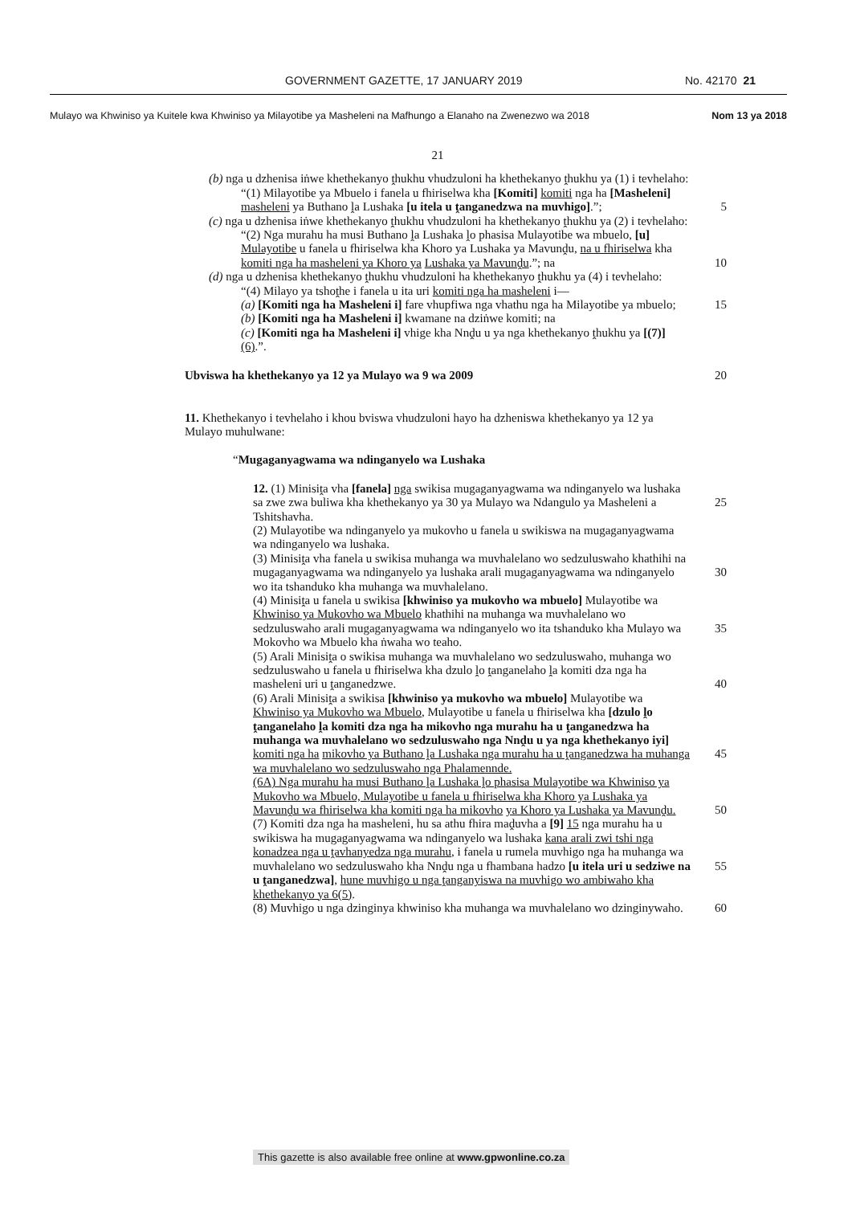GOVERNMENT GAZETTE, 17 JANUARY 2019 No. 42170 21
Mulayo wa Khwiniso ya Kuitele kwa Khwiniso ya Milayotibe ya Masheleni na Mafhungo a Elanaho na Zwenezwo wa 2018 Nom 13 ya 2018
21
(b) nga u dzhenisa iṅwe khethekanyo ṱhukhu vhudzuloni ha khethekanyo ṱhukhu ya (1) i tevhelaho:
“(1) Milayotibe ya Mbuelo i fanela u fhiriselwa kha [Komiti] komiti nga ha [Masheleni] masheleni ya Buthano ḽa Lushaka [u itela u ṱanganedzwa na muvhigo].”; 5
(c) nga u dzhenisa iṅwe khethekanyo ṱhukhu vhudzuloni ha khethekanyo ṱhukhu ya (2) i tevhelaho:
“(2) Nga murahu ha musi Buthano ḽa Lushaka ḽo phasisa Mulayotibe wa mbuelo, [u] Mulayotibe u fanela u fhiriselwa kha Khoro ya Lushaka ya Mavunḓu, na u fhiriselwa kha komiti nga ha masheleni ya Khoro ya 10 Lushaka ya Mavunḓu.”; na
(d) nga u dzhenisa khethekanyo ṱhukhu vhudzuloni ha khethekanyo ṱhukhu ya (4) i tevhelaho:
“(4) Milayo ya tshoṱhe i fanela u ita uri komiti nga ha masheleni i—
(a) [Komiti nga ha Masheleni i] fare vhupfiwa nga vhathu nga ha 15 Milayotibe ya mbuelo;
(b) [Komiti nga ha Masheleni i] kwamane na dziṅwe komiti; na
(c) [Komiti nga ha Masheleni i] vhige kha Nnḓu u ya nga khethekanyo ṱhukhu ya [(7)] (6).”.
Ubviswa ha khethekanyo ya 12 ya Mulayo wa 9 wa 2009 20
11. Khethekanyo i tevhelaho i khou bviswa vhudzuloni hayo ha dzheniswa khethekanyo ya 12 ya Mulayo muhulwane:
“Mugaganyagwama wa ndinganyelo wa Lushaka
12. (1) Minisiṱa vha [fanela] nga swikisa mugaganyagwama wa ndinganyelo wa lushaka sa zwe zwa buliwa kha khethekanyo ya 30 ya 25 Mulayo wa Ndangulo ya Masheleni a Tshitshavha.
(2) Mulayotibe wa ndinganyelo ya mukovho u fanela u swikiswa na mugaganyagwama wa ndinganyelo wa lushaka.
(3) Minisiṱa vha fanela u swikisa muhanga wa muvhalelano wo sedzuluswaho khathihi na mugaganyagwama wa ndinganyelo ya lushaka 30 arali mugaganyagwama wa ndinganyelo wo ita tshanduko kha muhanga wa muvhalelano.
(4) Minisiṱa u fanela u swikisa [khwiniso ya mukovho wa mbuelo] Mulayotibe wa Khwiniso ya Mukovho wa Mbuelo khathihi na muhanga wa muvhalelano wo sedzuluswaho arali mugaganyagwama wa ndinganyelo 35 wo ita tshanduko kha Mulayo wa Mokovho wa Mbuelo kha ṅwaha wo teaho.
(5) Arali Minisiṱa o swikisa muhanga wa muvhalelano wo sedzuluswaho, muhanga wo sedzuluswaho u fanela u fhiriselwa kha dzulo ḽo ṱanganelaho ḽa komiti dza nga ha masheleni uri u ṱanganedzwe. 40
(6) Arali Minisiṱa a swikisa [khwiniso ya mukovho wa mbuelo] Mulayotibe wa Khwiniso ya Mukovho wa Mbuelo, Mulayotibe u fanela u fhiriselwa kha [dzulo ḽo ṱanganelaho ḽa komiti dza nga ha mikovho nga murahu ha u ṱanganedzwa ha muhanga wa muvhalelano wo sedzuluswaho nga Nnḓu u ya nga khethekanyo iyi] komiti nga ha 45 mikovho ya Buthano ḽa Lushaka nga murahu ha u ṱanganedzwa ha muhanga wa muvhalelano wo sedzuluswaho nga Phalamennde.
(6A) Nga murahu ha musi Buthano ḽa Lushaka ḽo phasisa Mulayotibe wa Khwiniso ya Mukovho wa Mbuelo, Mulayotibe u fanela u fhiriselwa kha Khoro ya Lushaka ya Mavunḓu wa fhiriselwa kha komiti nga ha mikovho 50 ya Khoro ya Lushaka ya Mavunḓu.
(7) Komiti dza nga ha masheleni, hu sa athu fhira maḓuvha a [9] 15 nga murahu ha u swikiswa ha mugaganyagwama wa ndinganyelo wa lushaka kana arali zwi tshi nga konadzea nga u ṱavhanyedza nga murahu, i fanela u rumela muvhigo nga ha muhanga wa muvhalelano wo sedzuluswaho kha 55 Nnḓu nga u fhambana hadzo [u itela uri u sedziwe na u ṱanganedzwa], hune muvhigo u nga ṱanganyiswa na muvhigo wo ambiwaho kha khethekanyo ya 6(5).
(8) Muvhigo u nga dzinginya khwiniso kha muhanga wa muvhalelano wo dzinginywaho. 60
This gazette is also available free online at www.gpwonline.co.za